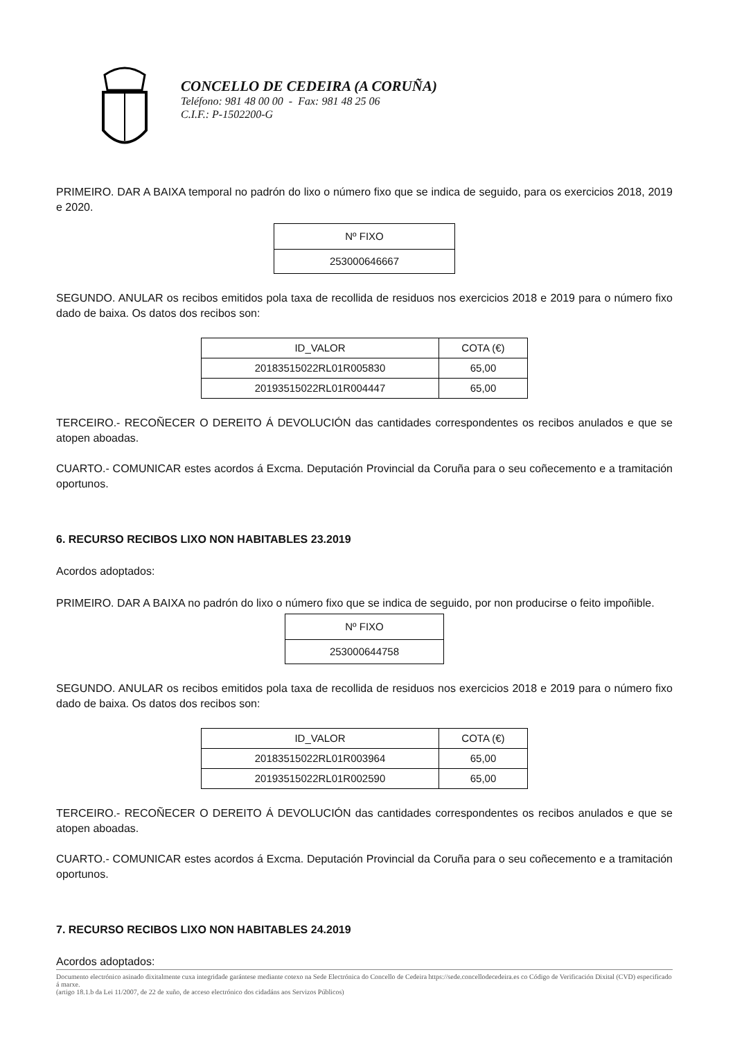CONCELLO DE CEDEIRA (A CORUÑA)
Teléfono: 981 48 00 00 - Fax: 981 48 25 06
C.I.F.: P-1502200-G
PRIMEIRO. DAR A BAIXA temporal no padrón do lixo o número fixo que se indica de seguido, para os exercicios 2018, 2019 e 2020.
| Nº FIXO |
| 253000646667 |
SEGUNDO. ANULAR os recibos emitidos pola taxa de recollida de residuos nos exercicios 2018 e 2019 para o número fixo dado de baixa. Os datos dos recibos son:
| ID_VALOR | COTA (€) |
| 20183515022RL01R005830 | 65,00 |
| 20193515022RL01R004447 | 65,00 |
TERCEIRO.- RECOÑECER O DEREITO Á DEVOLUCIÓN das cantidades correspondentes os recibos anulados e que se atopen aboadas.
CUARTO.- COMUNICAR estes acordos á Excma. Deputación Provincial da Coruña para o seu coñecemento e a tramitación oportunos.
6. RECURSO RECIBOS LIXO NON HABITABLES 23.2019
Acordos adoptados:
PRIMEIRO. DAR A BAIXA no padrón do lixo o número fixo que se indica de seguido, por non producirse o feito impoñible.
| Nº FIXO |
| 253000644758 |
SEGUNDO. ANULAR os recibos emitidos pola taxa de recollida de residuos nos exercicios 2018 e 2019 para o número fixo dado de baixa. Os datos dos recibos son:
| ID_VALOR | COTA (€) |
| 20183515022RL01R003964 | 65,00 |
| 20193515022RL01R002590 | 65,00 |
TERCEIRO.- RECOÑECER O DEREITO Á DEVOLUCIÓN das cantidades correspondentes os recibos anulados e que se atopen aboadas.
CUARTO.- COMUNICAR estes acordos á Excma. Deputación Provincial da Coruña para o seu coñecemento e a tramitación oportunos.
7. RECURSO RECIBOS LIXO NON HABITABLES 24.2019
Acordos adoptados:
Documento electrónico asinado dixitalmente cuxa integridade garántese mediante cotexo na Sede Electrónica do Concello de Cedeira https://sede.concellodecedeira.es co Código de Verificación Dixital (CVD) especificado á marxe.
(artigo 18.1.b da Lei 11/2007, de 22 de xuño, de acceso electrónico dos cidadáns aos Servizos Públicos)